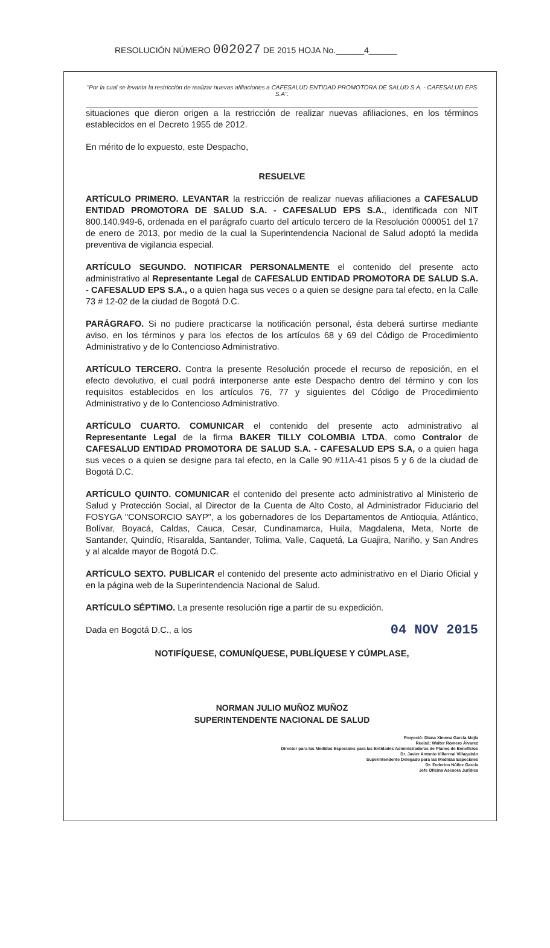RESOLUCIÓN NÚMERO 002027 DE 2015 HOJA No.______4______
"Por la cual se levanta la restricción de realizar nuevas afiliaciones a CAFESALUD ENTIDAD PROMOTORA DE SALUD S.A. - CAFESALUD EPS S.A".
situaciones que dieron origen a la restricción de realizar nuevas afiliaciones, en los términos establecidos en el Decreto 1955 de 2012.
En mérito de lo expuesto, este Despacho,
RESUELVE
ARTÍCULO PRIMERO. LEVANTAR la restricción de realizar nuevas afiliaciones a CAFESALUD ENTIDAD PROMOTORA DE SALUD S.A. - CAFESALUD EPS S.A., identificada con NIT 800.140.949-6, ordenada en el parágrafo cuarto del artículo tercero de la Resolución 000051 del 17 de enero de 2013, por medio de la cual la Superintendencia Nacional de Salud adoptó la medida preventiva de vigilancia especial.
ARTÍCULO SEGUNDO. NOTIFICAR PERSONALMENTE el contenido del presente acto administrativo al Representante Legal de CAFESALUD ENTIDAD PROMOTORA DE SALUD S.A. - CAFESALUD EPS S.A., o a quien haga sus veces o a quien se designe para tal efecto, en la Calle 73 # 12-02 de la ciudad de Bogotá D.C.
PARÁGRAFO. Si no pudiere practicarse la notificación personal, ésta deberá surtirse mediante aviso, en los términos y para los efectos de los artículos 68 y 69 del Código de Procedimiento Administrativo y de lo Contencioso Administrativo.
ARTÍCULO TERCERO. Contra la presente Resolución procede el recurso de reposición, en el efecto devolutivo, el cual podrá interponerse ante este Despacho dentro del término y con los requisitos establecidos en los artículos 76, 77 y siguientes del Código de Procedimiento Administrativo y de lo Contencioso Administrativo.
ARTÍCULO CUARTO. COMUNICAR el contenido del presente acto administrativo al Representante Legal de la firma BAKER TILLY COLOMBIA LTDA, como Contralor de CAFESALUD ENTIDAD PROMOTORA DE SALUD S.A. - CAFESALUD EPS S.A, o a quien haga sus veces o a quien se designe para tal efecto, en la Calle 90 #11A-41 pisos 5 y 6 de la ciudad de Bogotá D.C.
ARTÍCULO QUINTO. COMUNICAR el contenido del presente acto administrativo al Ministerio de Salud y Protección Social, al Director de la Cuenta de Alto Costo, al Administrador Fiduciario del FOSYGA "CONSORCIO SAYP", a los gobernadores de los Departamentos de Antioquia, Atlántico, Bolívar, Boyacá, Caldas, Cauca, Cesar, Cundinamarca, Huila, Magdalena, Meta, Norte de Santander, Quindío, Risaralda, Santander, Tolima, Valle, Caquetá, La Guajira, Nariño, y San Andres y al alcalde mayor de Bogotá D.C.
ARTÍCULO SEXTO. PUBLICAR el contenido del presente acto administrativo en el Diario Oficial y en la página web de la Superintendencia Nacional de Salud.
ARTÍCULO SÉPTIMO. La presente resolución rige a partir de su expedición.
Dada en Bogotá D.C., a los 04 NOV 2015
NOTIFÍQUESE, COMUNÍQUESE, PUBLÍQUESE Y CÚMPLASE,
NORMAN JULIO MUÑOZ MUÑOZ
SUPERINTENDENTE NACIONAL DE SALUD
Proyectó: Diana Ximena García Mejía
Revisó: Walter Romero Álvarez
Director para las Medidas Especiales para las Entidades Administradoras de Planes de Beneficios
Dr. Javier Antonio Villarreal Villaquirán
Superintendente Delegado para las Medidas Especiales
Dr. Federico Núñez García
Jefe Oficina Asesora Jurídica